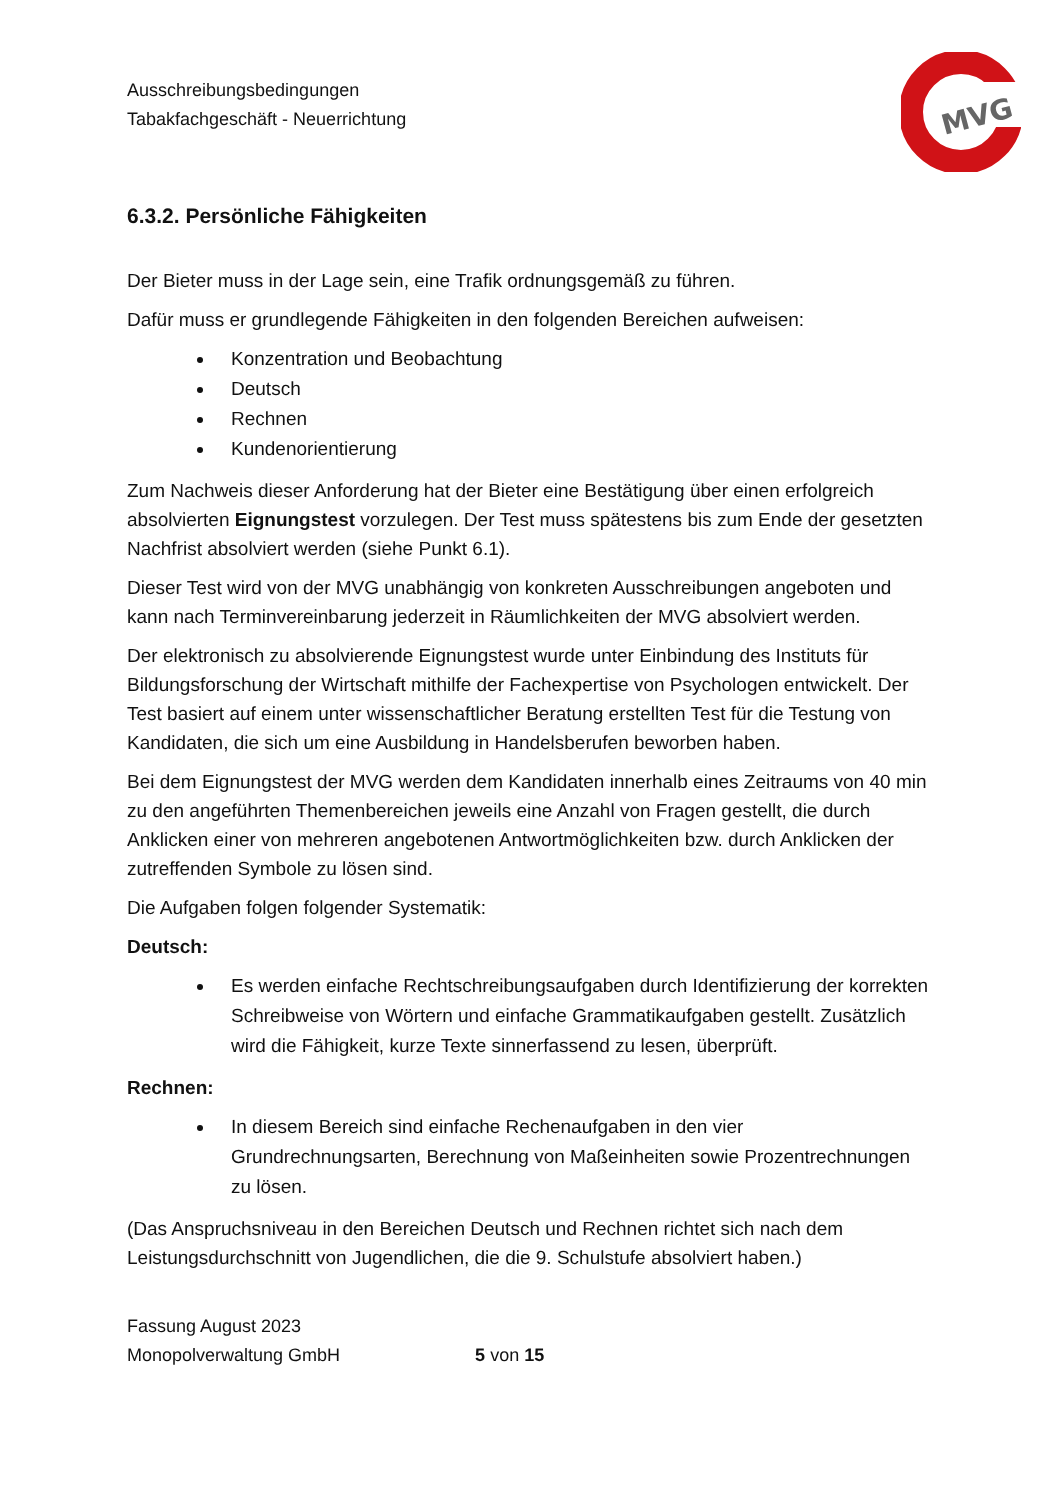MVG
Ausschreibungsbedingungen
Tabakfachgeschäft - Neuerrichtung
6.3.2. Persönliche Fähigkeiten
Der Bieter muss in der Lage sein, eine Trafik ordnungsgemäß zu führen.
Dafür muss er grundlegende Fähigkeiten in den folgenden Bereichen aufweisen:
Konzentration und Beobachtung
Deutsch
Rechnen
Kundenorientierung
Zum Nachweis dieser Anforderung hat der Bieter eine Bestätigung über einen erfolgreich absolvierten Eignungstest vorzulegen. Der Test muss spätestens bis zum Ende der gesetzten Nachfrist absolviert werden (siehe Punkt 6.1).
Dieser Test wird von der MVG unabhängig von konkreten Ausschreibungen angeboten und kann nach Terminvereinbarung jederzeit in Räumlichkeiten der MVG absolviert werden.
Der elektronisch zu absolvierende Eignungstest wurde unter Einbindung des Instituts für Bildungsforschung der Wirtschaft mithilfe der Fachexpertise von Psychologen entwickelt. Der Test basiert auf einem unter wissenschaftlicher Beratung erstellten Test für die Testung von Kandidaten, die sich um eine Ausbildung in Handelsberufen beworben haben.
Bei dem Eignungstest der MVG werden dem Kandidaten innerhalb eines Zeitraums von 40 min zu den angeführten Themenbereichen jeweils eine Anzahl von Fragen gestellt, die durch Anklicken einer von mehreren angebotenen Antwortmöglichkeiten bzw. durch Anklicken der zutreffenden Symbole zu lösen sind.
Die Aufgaben folgen folgender Systematik:
Deutsch:
Es werden einfache Rechtschreibungsaufgaben durch Identifizierung der korrekten Schreibweise von Wörtern und einfache Grammatikaufgaben gestellt. Zusätzlich wird die Fähigkeit, kurze Texte sinnerfassend zu lesen, überprüft.
Rechnen:
In diesem Bereich sind einfache Rechenaufgaben in den vier Grundrechnungsarten, Berechnung von Maßeinheiten sowie Prozentrechnungen zu lösen.
(Das Anspruchsniveau in den Bereichen Deutsch und Rechnen richtet sich nach dem Leistungsdurchschnitt von Jugendlichen, die die 9. Schulstufe absolviert haben.)
Fassung August 2023
Monopolverwaltung GmbH 5 von 15